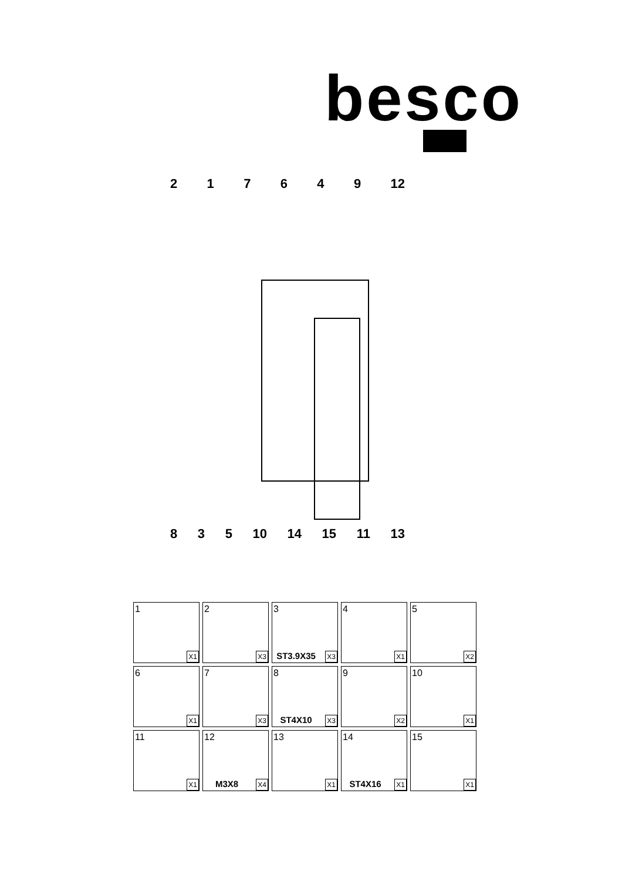besco
217649 12
8 3 5 10 14 15 11 13
| 1 X1 | 2 X3 | 3 ST3.9X35 X3 | 4 X1 | 5 X2 |
| 6 X1 | 7 X3 | 8 ST4X10 X3 | 9 X2 | 10 X1 |
| 11 X1 | 12 M3X8 X4 | 13 X1 | 14 ST4X16 X1 | 15 X1 |